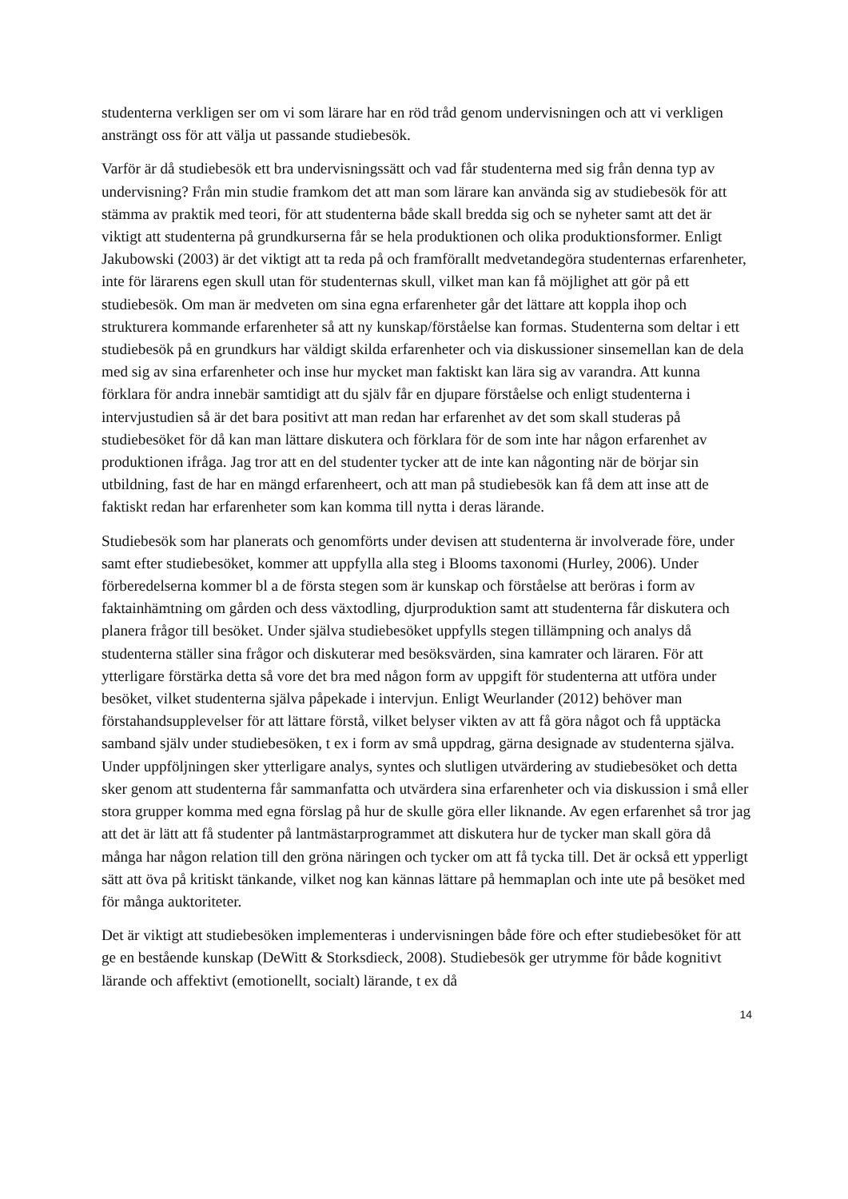studenterna verkligen ser om vi som lärare har en röd tråd genom undervisningen och att vi verkligen ansträngt oss för att välja ut passande studiebesök.
Varför är då studiebesök ett bra undervisningssätt och vad får studenterna med sig från denna typ av undervisning? Från min studie framkom det att man som lärare kan använda sig av studiebesök för att stämma av praktik med teori, för att studenterna både skall bredda sig och se nyheter samt att det är viktigt att studenterna på grundkurserna får se hela produktionen och olika produktionsformer. Enligt Jakubowski (2003) är det viktigt att ta reda på och framförallt medvetandegöra studenternas erfarenheter, inte för lärarens egen skull utan för studenternas skull, vilket man kan få möjlighet att gör på ett studiebesök. Om man är medveten om sina egna erfarenheter går det lättare att koppla ihop och strukturera kommande erfarenheter så att ny kunskap/förståelse kan formas. Studenterna som deltar i ett studiebesök på en grundkurs har väldigt skilda erfarenheter och via diskussioner sinsemellan kan de dela med sig av sina erfarenheter och inse hur mycket man faktiskt kan lära sig av varandra. Att kunna förklara för andra innebär samtidigt att du själv får en djupare förståelse och enligt studenterna i intervjustudien så är det bara positivt att man redan har erfarenhet av det som skall studeras på studiebesöket för då kan man lättare diskutera och förklara för de som inte har någon erfarenhet av produktionen ifråga. Jag tror att en del studenter tycker att de inte kan någonting när de börjar sin utbildning, fast de har en mängd erfarenheert, och att man på studiebesök kan få dem att inse att de faktiskt redan har erfarenheter som kan komma till nytta i deras lärande.
Studiebesök som har planerats och genomförts under devisen att studenterna är involverade före, under samt efter studiebesöket, kommer att uppfylla alla steg i Blooms taxonomi (Hurley, 2006). Under förberedelserna kommer bl a de första stegen som är kunskap och förståelse att beröras i form av faktainhämtning om gården och dess växtodling, djurproduktion samt att studenterna får diskutera och planera frågor till besöket. Under själva studiebesöket uppfylls stegen tillämpning och analys då studenterna ställer sina frågor och diskuterar med besöksvärden, sina kamrater och läraren. För att ytterligare förstärka detta så vore det bra med någon form av uppgift för studenterna att utföra under besöket, vilket studenterna själva påpekade i intervjun. Enligt Weurlander (2012) behöver man förstahandsupplevelser för att lättare förstå, vilket belyser vikten av att få göra något och få upptäcka samband själv under studiebesöken, t ex i form av små uppdrag, gärna designade av studenterna själva. Under uppföljningen sker ytterligare analys, syntes och slutligen utvärdering av studiebesöket och detta sker genom att studenterna får sammanfatta och utvärdera sina erfarenheter och via diskussion i små eller stora grupper komma med egna förslag på hur de skulle göra eller liknande. Av egen erfarenhet så tror jag att det är lätt att få studenter på lantmästarprogrammet att diskutera hur de tycker man skall göra då många har någon relation till den gröna näringen och tycker om att få tycka till. Det är också ett ypperligt sätt att öva på kritiskt tänkande, vilket nog kan kännas lättare på hemmaplan och inte ute på besöket med för många auktoriteter.
Det är viktigt att studiebesöken implementeras i undervisningen både före och efter studiebesöket för att ge en bestående kunskap (DeWitt & Storksdieck, 2008). Studiebesök ger utrymme för både kognitivt lärande och affektivt (emotionellt, socialt) lärande, t ex då
14